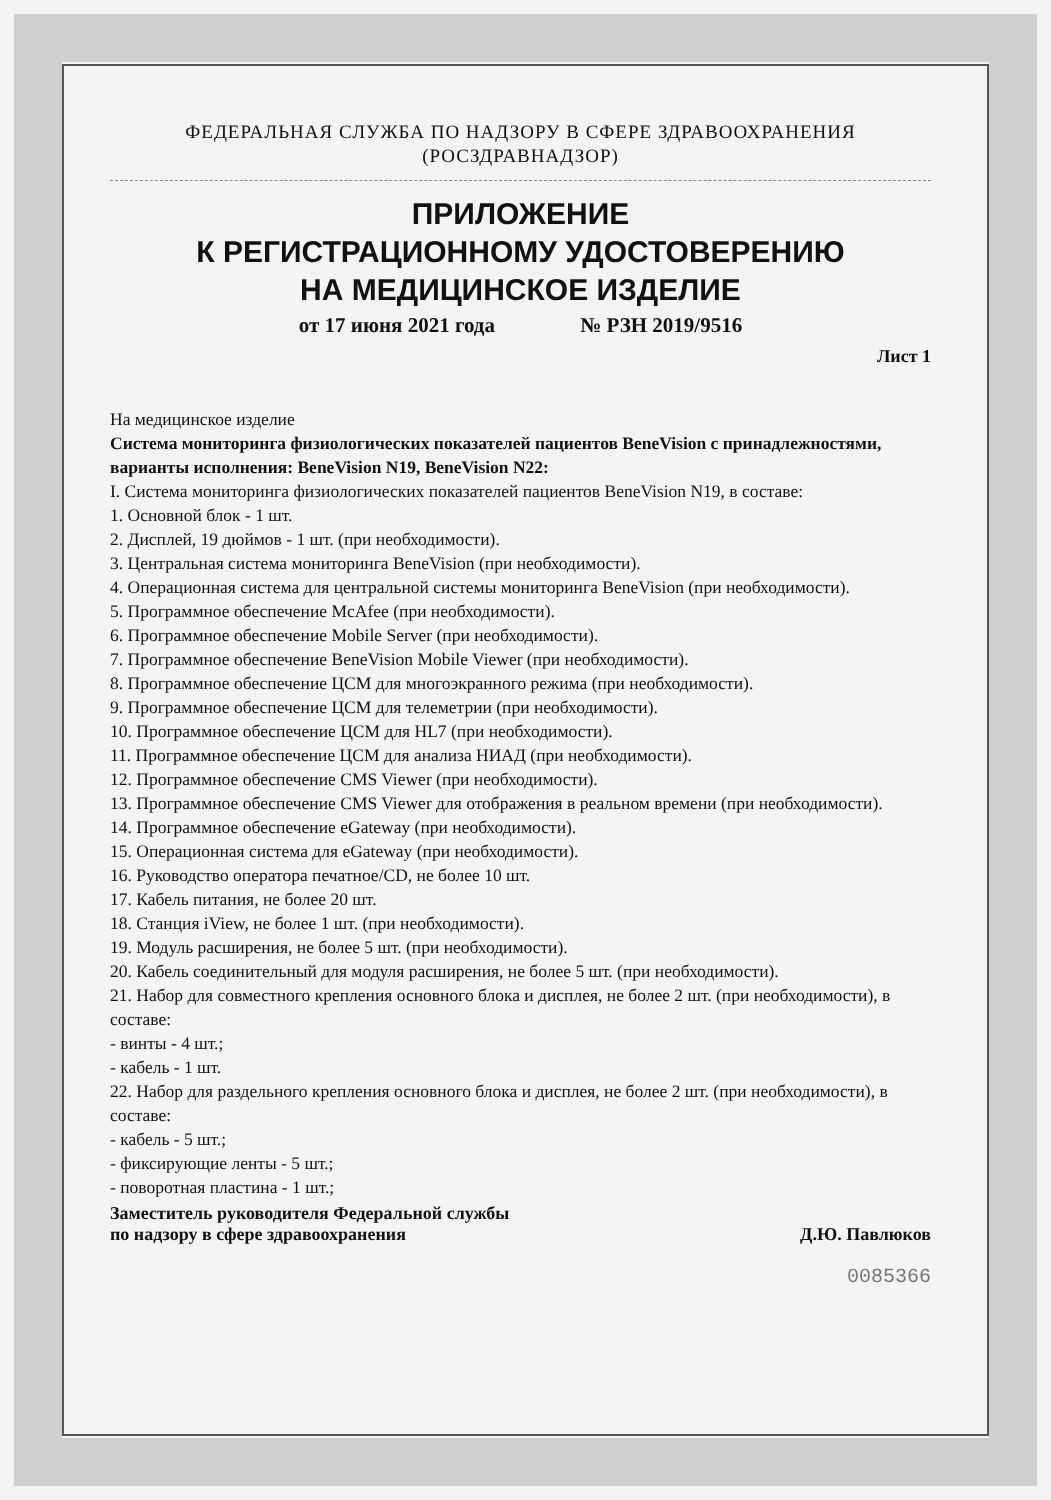ФЕДЕРАЛЬНАЯ СЛУЖБА ПО НАДЗОРУ В СФЕРЕ ЗДРАВООХРАНЕНИЯ
(РОСЗДРАВНАДЗОР)
ПРИЛОЖЕНИЕ
К РЕГИСТРАЦИОННОМУ УДОСТОВЕРЕНИЮ
НА МЕДИЦИНСКОЕ ИЗДЕЛИЕ
от 17 июня 2021 года № РЗН 2019/9516
Лист 1
На медицинское изделие
Система мониторинга физиологических показателей пациентов BeneVision с принадлежностями, варианты исполнения: BeneVision N19, BeneVision N22:
I. Система мониторинга физиологических показателей пациентов BeneVision N19, в составе:
1. Основной блок - 1 шт.
2. Дисплей, 19 дюймов - 1 шт. (при необходимости).
3. Центральная система мониторинга BeneVision (при необходимости).
4. Операционная система для центральной системы мониторинга BeneVision (при необходимости).
5. Программное обеспечение McAfee (при необходимости).
6. Программное обеспечение Mobile Server (при необходимости).
7. Программное обеспечение BeneVision Mobile Viewer (при необходимости).
8. Программное обеспечение ЦСМ для многоэкранного режима (при необходимости).
9. Программное обеспечение ЦСМ для телеметрии (при необходимости).
10. Программное обеспечение ЦСМ для HL7 (при необходимости).
11. Программное обеспечение ЦСМ для анализа НИАД (при необходимости).
12. Программное обеспечение CMS Viewer (при необходимости).
13. Программное обеспечение CMS Viewer для отображения в реальном времени (при необходимости).
14. Программное обеспечение eGateway (при необходимости).
15. Операционная система для eGateway (при необходимости).
16. Руководство оператора печатное/CD, не более 10 шт.
17. Кабель питания, не более 20 шт.
18. Станция iView, не более 1 шт. (при необходимости).
19. Модуль расширения, не более 5 шт. (при необходимости).
20. Кабель соединительный для модуля расширения, не более 5 шт. (при необходимости).
21. Набор для совместного крепления основного блока и дисплея, не более 2 шт. (при необходимости), в составе:
- винты - 4 шт.;
- кабель - 1 шт.
22. Набор для раздельного крепления основного блока и дисплея, не более 2 шт. (при необходимости), в составе:
- кабель - 5 шт.;
- фиксирующие ленты - 5 шт.;
- поворотная пластина - 1 шт.;
Заместитель руководителя Федеральной службы
по надзору в сфере здравоохранения
Д.Ю. Павлюков
0085366